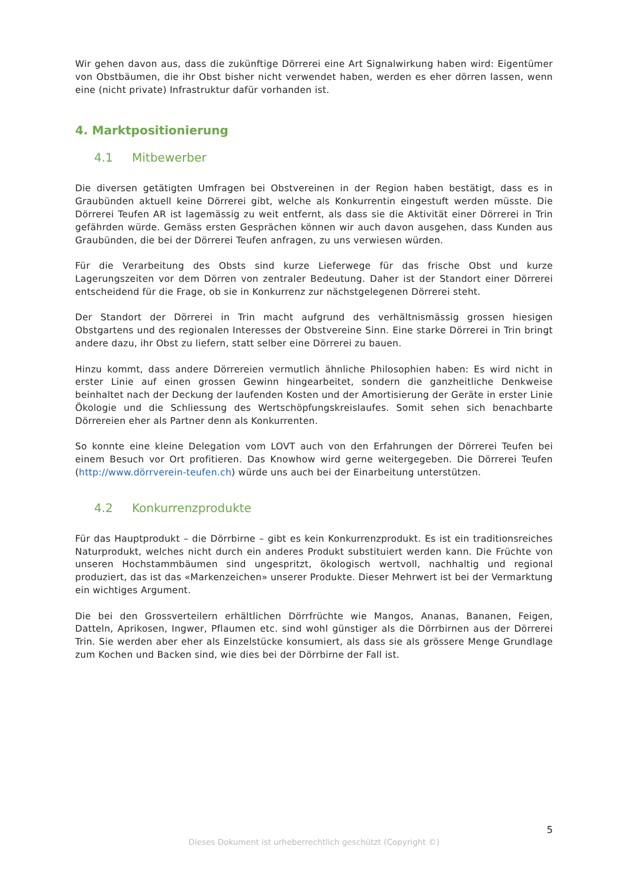Wir gehen davon aus, dass die zukünftige Dörrerei eine Art Signalwirkung haben wird: Eigentümer von Obstbäumen, die ihr Obst bisher nicht verwendet haben, werden es eher dörren lassen, wenn eine (nicht private) Infrastruktur dafür vorhanden ist.
4. Marktpositionierung
4.1 Mitbewerber
Die diversen getätigten Umfragen bei Obstvereinen in der Region haben bestätigt, dass es in Graubünden aktuell keine Dörrerei gibt, welche als Konkurrentin eingestuft werden müsste. Die Dörrerei Teufen AR ist lagemässig zu weit entfernt, als dass sie die Aktivität einer Dörrerei in Trin gefährden würde. Gemäss ersten Gesprächen können wir auch davon ausgehen, dass Kunden aus Graubünden, die bei der Dörrerei Teufen anfragen, zu uns verwiesen würden.
Für die Verarbeitung des Obsts sind kurze Lieferwege für das frische Obst und kurze Lagerungszeiten vor dem Dörren von zentraler Bedeutung. Daher ist der Standort einer Dörrerei entscheidend für die Frage, ob sie in Konkurrenz zur nächstgelegenen Dörrerei steht.
Der Standort der Dörrerei in Trin macht aufgrund des verhältnismässig grossen hiesigen Obstgartens und des regionalen Interesses der Obstvereine Sinn. Eine starke Dörrerei in Trin bringt andere dazu, ihr Obst zu liefern, statt selber eine Dörrerei zu bauen.
Hinzu kommt, dass andere Dörrereien vermutlich ähnliche Philosophien haben: Es wird nicht in erster Linie auf einen grossen Gewinn hingearbeitet, sondern die ganzheitliche Denkweise beinhaltet nach der Deckung der laufenden Kosten und der Amortisierung der Geräte in erster Linie Ökologie und die Schliessung des Wertschöpfungskreislaufes. Somit sehen sich benachbarte Dörrereien eher als Partner denn als Konkurrenten.
So konnte eine kleine Delegation vom LOVT auch von den Erfahrungen der Dörrerei Teufen bei einem Besuch vor Ort profitieren. Das Knowhow wird gerne weitergegeben. Die Dörrerei Teufen (http://www.dörrverein-teufen.ch) würde uns auch bei der Einarbeitung unterstützen.
4.2 Konkurrenzprodukte
Für das Hauptprodukt – die Dörrbirne – gibt es kein Konkurrenzprodukt. Es ist ein traditionsreiches Naturprodukt, welches nicht durch ein anderes Produkt substituiert werden kann. Die Früchte von unseren Hochstammbäumen sind ungespritzt, ökologisch wertvoll, nachhaltig und regional produziert, das ist das «Markenzeichen» unserer Produkte. Dieser Mehrwert ist bei der Vermarktung ein wichtiges Argument.
Die bei den Grossverteilern erhältlichen Dörrfrüchte wie Mangos, Ananas, Bananen, Feigen, Datteln, Aprikosen, Ingwer, Pflaumen etc. sind wohl günstiger als die Dörrbirnen aus der Dörrerei Trin. Sie werden aber eher als Einzelstücke konsumiert, als dass sie als grössere Menge Grundlage zum Kochen und Backen sind, wie dies bei der Dörrbirne der Fall ist.
5
Dieses Dokument ist urheberrechtlich geschützt (Copyright ©)